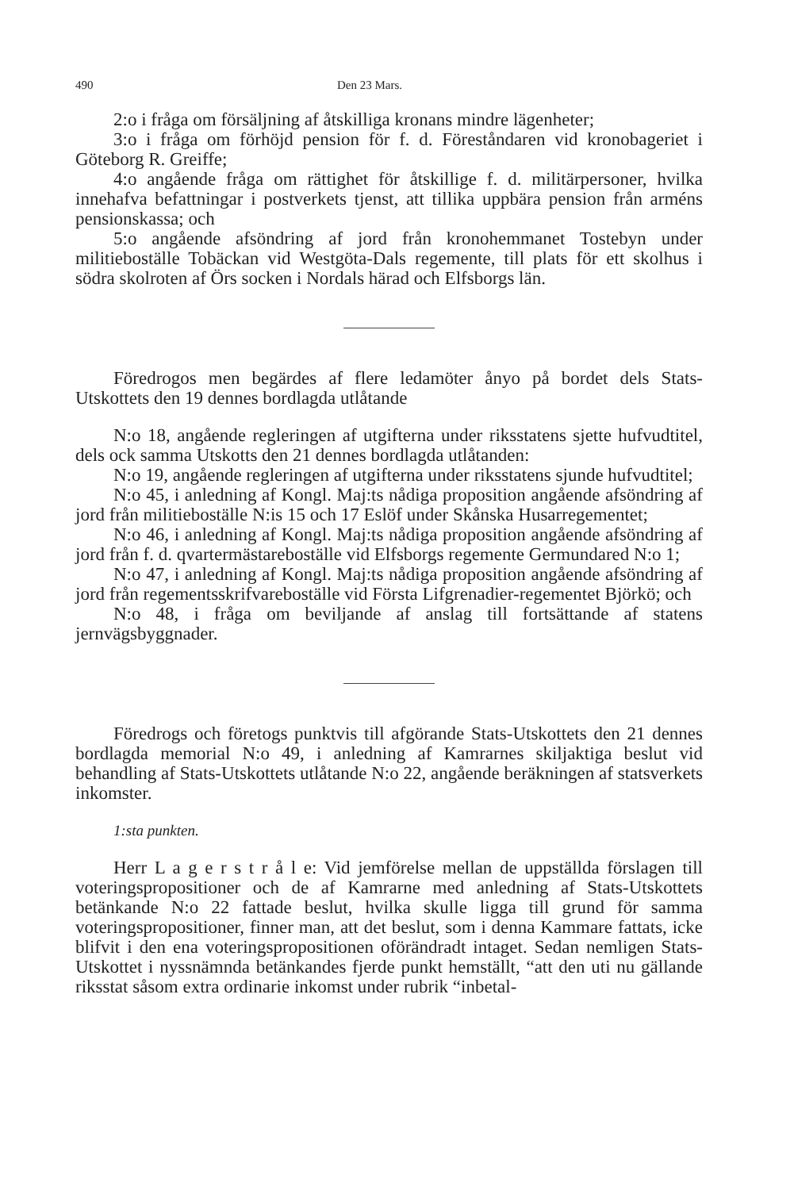490 Den 23 Mars.
2:o i fråga om försäljning af åtskilliga kronans mindre lägenheter;
3:o i fråga om förhöjd pension för f. d. Föreståndaren vid kronobageriet i Göteborg R. Greiffe;
4:o angående fråga om rättighet för åtskillige f. d. militärpersoner, hvilka innehafva befattningar i postverkets tjenst, att tillika uppbära pension från arméns pensionskassa; och
5:o angående afsöndring af jord från kronohemmanet Tostebyn under militieboställe Tobäckan vid Westgöta-Dals regemente, till plats för ett skolhus i södra skolroten af Örs socken i Nordals härad och Elfsborgs län.
Föredrogos men begärdes af flere ledamöter ånyo på bordet dels Stats-Utskottets den 19 dennes bordlagda utlåtande
N:o 18, angående regleringen af utgifterna under riksstatens sjette hufvudtitel, dels ock samma Utskotts den 21 dennes bordlagda utlåtanden:
N:o 19, angående regleringen af utgifterna under riksstatens sjunde hufvudtitel;
N:o 45, i anledning af Kongl. Maj:ts nådiga proposition angående afsöndring af jord från militieboställe N:is 15 och 17 Eslöf under Skånska Husarregementet;
N:o 46, i anledning af Kongl. Maj:ts nådiga proposition angående afsöndring af jord från f. d. qvartermästareboställe vid Elfsborgs regemente Germundared N:o 1;
N:o 47, i anledning af Kongl. Maj:ts nådiga proposition angående afsöndring af jord från regementsskrifvareboställe vid Första Lifgrenadier-regementet Björkö; och
N:o 48, i fråga om beviljande af anslag till fortsättande af statens jernvägsbyggnader.
Föredrogs och företogs punktvis till afgörande Stats-Utskottets den 21 dennes bordlagda memorial N:o 49, i anledning af Kamrarnes skiljaktiga beslut vid behandling af Stats-Utskottets utlåtande N:o 22, angående beräkningen af statsverkets inkomster.
1:sta punkten.
Herr L a g e r s t r å l e: Vid jemförelse mellan de uppställda förslagen till voteringspropositioner och de af Kamrarne med anledning af Stats-Utskottets betänkande N:o 22 fattade beslut, hvilka skulle ligga till grund för samma voteringspropositioner, finner man, att det beslut, som i denna Kammare fattats, icke blifvit i den ena voteringspropositionen oförändradt intaget. Sedan nemligen Stats-Utskottet i nyssnämnda betänkandes fjerde punkt hemställt, “att den uti nu gällande riksstat såsom extra ordinarie inkomst under rubrik “inbetal-